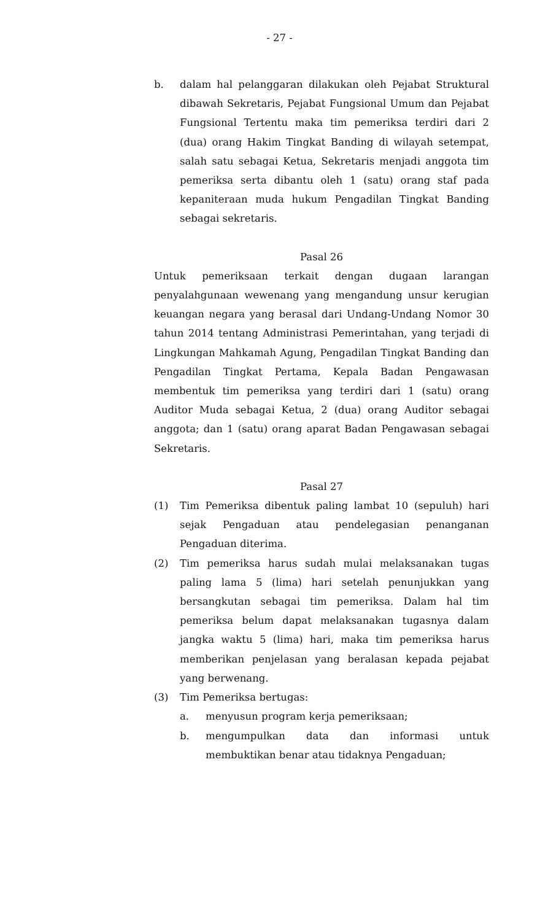- 27 -
b. dalam hal pelanggaran dilakukan oleh Pejabat Struktural dibawah Sekretaris, Pejabat Fungsional Umum dan Pejabat Fungsional Tertentu maka tim pemeriksa terdiri dari 2 (dua) orang Hakim Tingkat Banding di wilayah setempat, salah satu sebagai Ketua, Sekretaris menjadi anggota tim pemeriksa serta dibantu oleh 1 (satu) orang staf pada kepaniteraan muda hukum Pengadilan Tingkat Banding sebagai sekretaris.
Pasal 26
Untuk pemeriksaan terkait dengan dugaan larangan penyalahgunaan wewenang yang mengandung unsur kerugian keuangan negara yang berasal dari Undang-Undang Nomor 30 tahun 2014 tentang Administrasi Pemerintahan, yang terjadi di Lingkungan Mahkamah Agung, Pengadilan Tingkat Banding dan Pengadilan Tingkat Pertama, Kepala Badan Pengawasan membentuk tim pemeriksa yang terdiri dari 1 (satu) orang Auditor Muda sebagai Ketua, 2 (dua) orang Auditor sebagai anggota; dan 1 (satu) orang aparat Badan Pengawasan sebagai Sekretaris.
Pasal 27
(1) Tim Pemeriksa dibentuk paling lambat 10 (sepuluh) hari sejak Pengaduan atau pendelegasian penanganan Pengaduan diterima.
(2) Tim pemeriksa harus sudah mulai melaksanakan tugas paling lama 5 (lima) hari setelah penunjukkan yang bersangkutan sebagai tim pemeriksa. Dalam hal tim pemeriksa belum dapat melaksanakan tugasnya dalam jangka waktu 5 (lima) hari, maka tim pemeriksa harus memberikan penjelasan yang beralasan kepada pejabat yang berwenang.
(3) Tim Pemeriksa bertugas:
a. menyusun program kerja pemeriksaan;
b. mengumpulkan data dan informasi untuk membuktikan benar atau tidaknya Pengaduan;